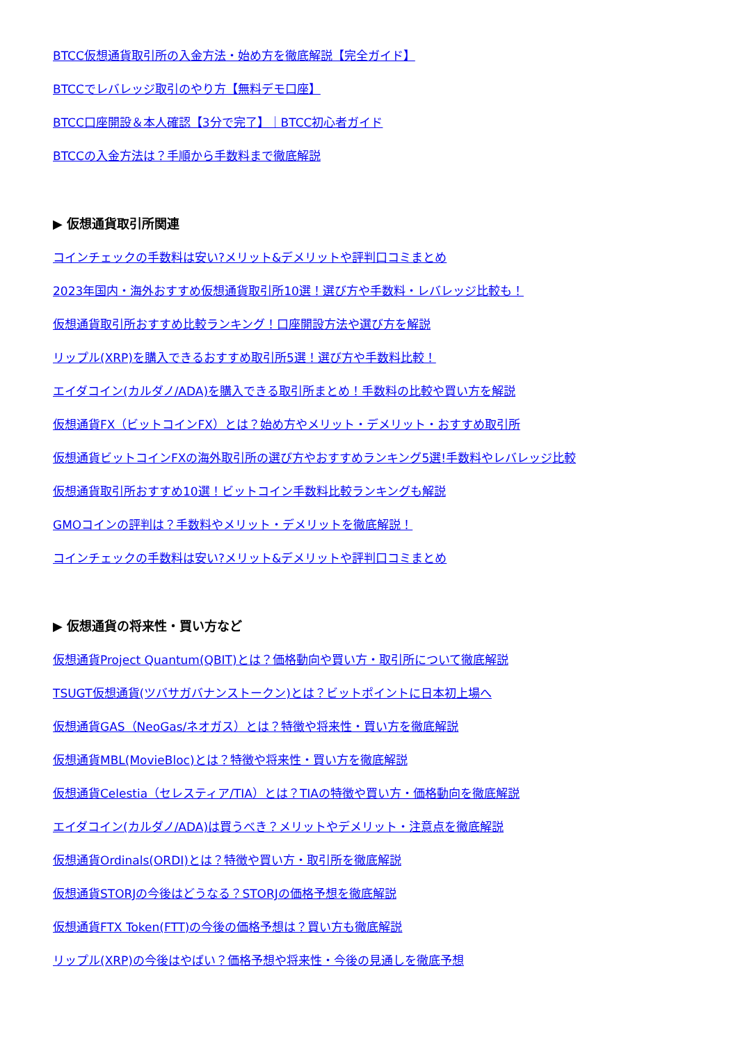BTCC仮想通貨取引所の入金方法・始め方を徹底解説【完全ガイド】
BTCCでレバレッジ取引のやり方【無料デモ口座】
BTCC口座開設＆本人確認【3分で完了】｜BTCC初心者ガイド
BTCCの入金方法は？手順から手数料まで徹底解説
▶ 仮想通貨取引所関連
コインチェックの手数料は安い?メリット&デメリットや評判口コミまとめ
2023年国内・海外おすすめ仮想通貨取引所10選！選び方や手数料・レバレッジ比較も！
仮想通貨取引所おすすめ比較ランキング！口座開設方法や選び方を解説
リップル(XRP)を購入できるおすすめ取引所5選！選び方や手数料比較！
エイダコイン(カルダノ/ADA)を購入できる取引所まとめ！手数料の比較や買い方を解説
仮想通貨FX（ビットコインFX）とは？始め方やメリット・デメリット・おすすめ取引所
仮想通貨ビットコインFXの海外取引所の選び方やおすすめランキング5選!手数料やレバレッジ比較
仮想通貨取引所おすすめ10選！ビットコイン手数料比較ランキングも解説
GMOコインの評判は？手数料やメリット・デメリットを徹底解説！
コインチェックの手数料は安い?メリット&デメリットや評判口コミまとめ
▶ 仮想通貨の将来性・買い方など
仮想通貨Project Quantum(QBIT)とは？価格動向や買い方・取引所について徹底解説
TSUGT仮想通貨(ツバサガバナンストークン)とは？ビットポイントに日本初上場へ
仮想通貨GAS（NeoGas/ネオガス）とは？特徴や将来性・買い方を徹底解説
仮想通貨MBL(MovieBloc)とは？特徴や将来性・買い方を徹底解説
仮想通貨Celestia（セレスティア/TIA）とは？TIAの特徴や買い方・価格動向を徹底解説
エイダコイン(カルダノ/ADA)は買うべき？メリットやデメリット・注意点を徹底解説
仮想通貨Ordinals(ORDI)とは？特徴や買い方・取引所を徹底解説
仮想通貨STORJの今後はどうなる？STORJの価格予想を徹底解説
仮想通貨FTX Token(FTT)の今後の価格予想は？買い方も徹底解説
リップル(XRP)の今後はやばい？価格予想や将来性・今後の見通しを徹底予想